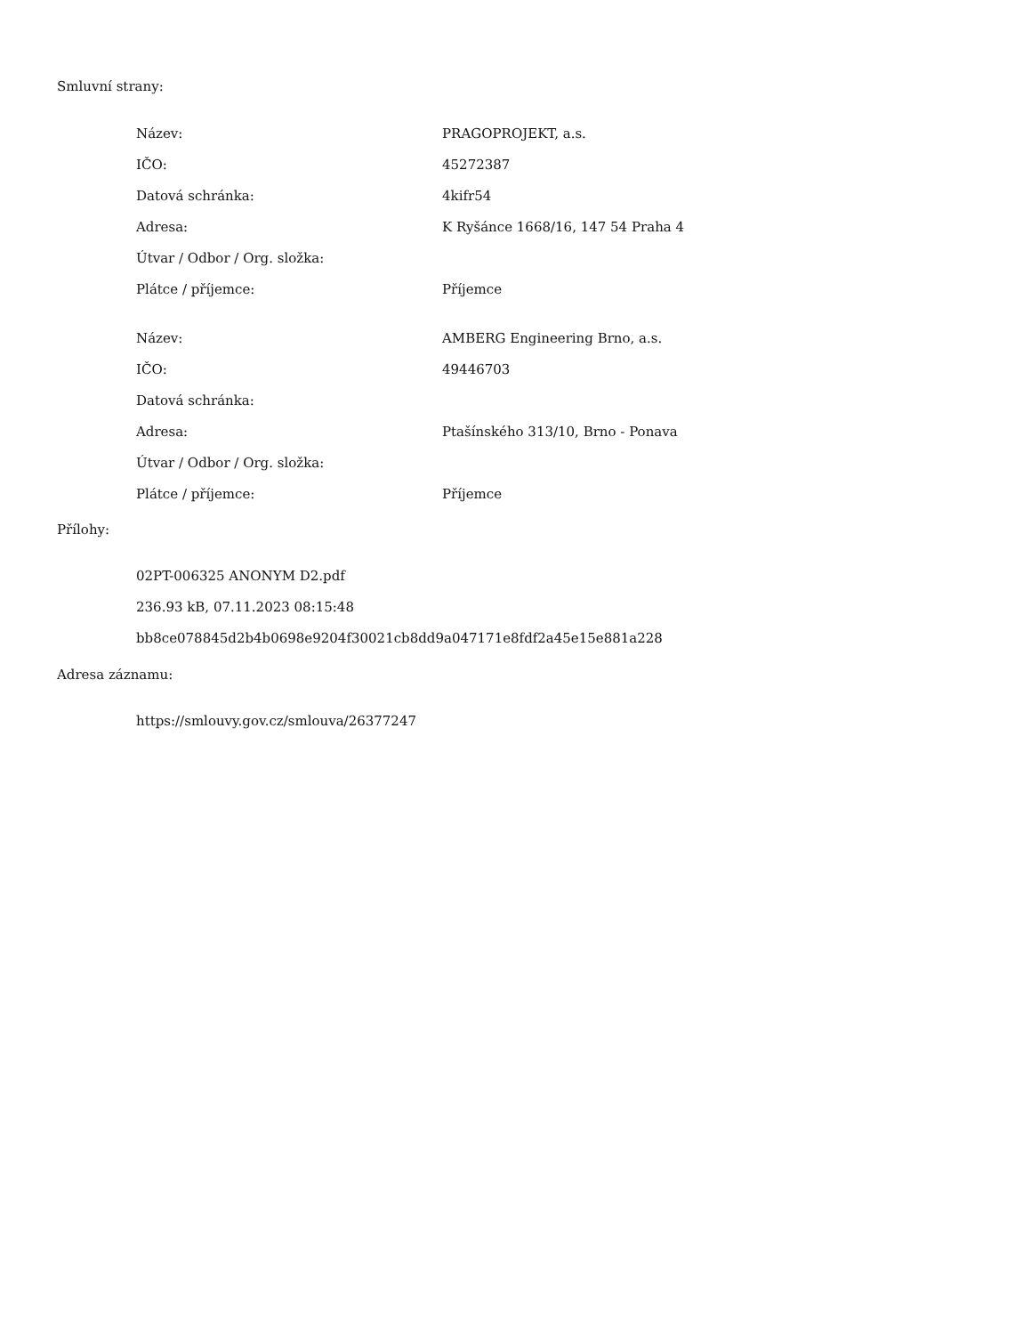Smluvní strany:
| Název: | PRAGOPROJEKT, a.s. |
| IČO: | 45272387 |
| Datová schránka: | 4kifr54 |
| Adresa: | K Ryšánce 1668/16, 147 54 Praha 4 |
| Útvar / Odbor / Org. složka: | |
| Plátce / příjemce: | Příjemce |
| Název: | AMBERG Engineering Brno, a.s. |
| IČO: | 49446703 |
| Datová schránka: | |
| Adresa: | Ptašínského 313/10, Brno - Ponava |
| Útvar / Odbor / Org. složka: | |
| Plátce / příjemce: | Příjemce |
Přílohy:
02PT-006325 ANONYM D2.pdf
236.93 kB, 07.11.2023 08:15:48
bb8ce078845d2b4b0698e9204f30021cb8dd9a047171e8fdf2a45e15e881a228
Adresa záznamu:
https://smlouvy.gov.cz/smlouva/26377247